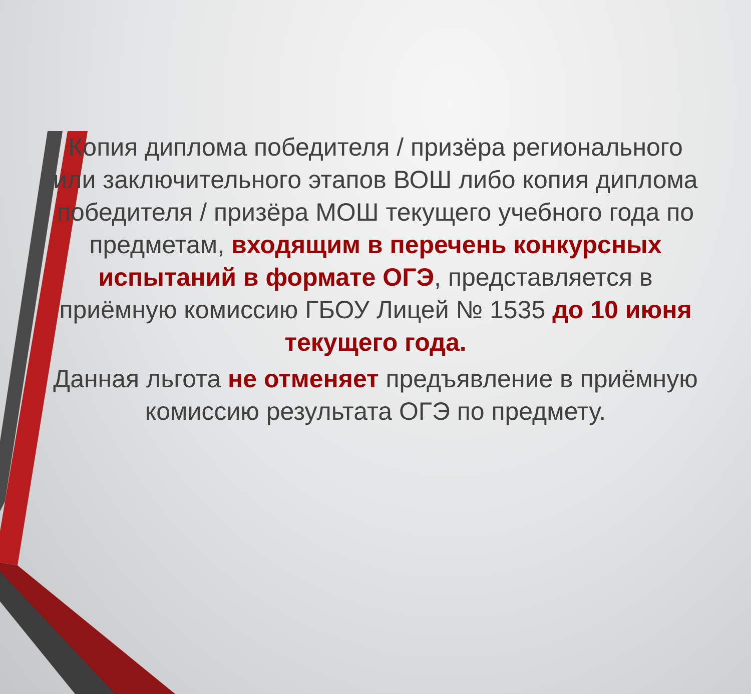Копия диплома победителя / призёра регионального или заключительного этапов ВОШ либо копия диплома победителя / призёра МОШ текущего учебного года по предметам, входящим в перечень конкурсных испытаний в формате ОГЭ, представляется в приёмную комиссию ГБОУ Лицей № 1535 до 10 июня текущего года.
Данная льгота не отменяет предъявление в приёмную комиссию результата ОГЭ по предмету.